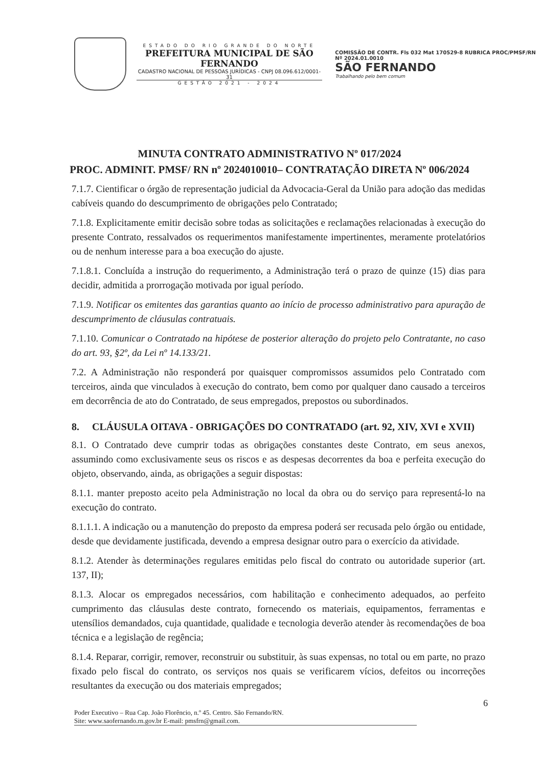ESTADO DO RIO GRANDE DO NORTE
PREFEITURA MUNICIPAL DE SÃO FERNANDO
CADASTRO NACIONAL DE PESSOAS JURÍDICAS - CNPJ 08.096.612/0001-31
GESTÃO 2021 - 2024
COMISSÃO DE CONTR. Fls 032 Mat 170529-8 RUBRICA PROC/PMSF/RN Nº 2024.01.0010
SÃO FERNANDO
Trabalhando pelo bem comum
MINUTA CONTRATO ADMINISTRATIVO Nº 017/2024
PROC. ADMINIT. PMSF/ RN nº 2024010010– CONTRATAÇÃO DIRETA Nº 006/2024
7.1.7. Cientificar o órgão de representação judicial da Advocacia-Geral da União para adoção das medidas cabíveis quando do descumprimento de obrigações pelo Contratado;
7.1.8. Explicitamente emitir decisão sobre todas as solicitações e reclamações relacionadas à execução do presente Contrato, ressalvados os requerimentos manifestamente impertinentes, meramente protelatórios ou de nenhum interesse para a boa execução do ajuste.
7.1.8.1. Concluída a instrução do requerimento, a Administração terá o prazo de quinze (15) dias para decidir, admitida a prorrogação motivada por igual período.
7.1.9. Notificar os emitentes das garantias quanto ao início de processo administrativo para apuração de descumprimento de cláusulas contratuais.
7.1.10. Comunicar o Contratado na hipótese de posterior alteração do projeto pelo Contratante, no caso do art. 93, §2º, da Lei nº 14.133/21.
7.2. A Administração não responderá por quaisquer compromissos assumidos pelo Contratado com terceiros, ainda que vinculados à execução do contrato, bem como por qualquer dano causado a terceiros em decorrência de ato do Contratado, de seus empregados, prepostos ou subordinados.
8. CLÁUSULA OITAVA - OBRIGAÇÕES DO CONTRATADO (art. 92, XIV, XVI e XVII)
8.1. O Contratado deve cumprir todas as obrigações constantes deste Contrato, em seus anexos, assumindo como exclusivamente seus os riscos e as despesas decorrentes da boa e perfeita execução do objeto, observando, ainda, as obrigações a seguir dispostas:
8.1.1. manter preposto aceito pela Administração no local da obra ou do serviço para representá-lo na execução do contrato.
8.1.1.1. A indicação ou a manutenção do preposto da empresa poderá ser recusada pelo órgão ou entidade, desde que devidamente justificada, devendo a empresa designar outro para o exercício da atividade.
8.1.2. Atender às determinações regulares emitidas pelo fiscal do contrato ou autoridade superior (art. 137, II);
8.1.3. Alocar os empregados necessários, com habilitação e conhecimento adequados, ao perfeito cumprimento das cláusulas deste contrato, fornecendo os materiais, equipamentos, ferramentas e utensílios demandados, cuja quantidade, qualidade e tecnologia deverão atender às recomendações de boa técnica e a legislação de regência;
8.1.4. Reparar, corrigir, remover, reconstruir ou substituir, às suas expensas, no total ou em parte, no prazo fixado pelo fiscal do contrato, os serviços nos quais se verificarem vícios, defeitos ou incorreções resultantes da execução ou dos materiais empregados;
6
Poder Executivo – Rua Cap. João Florêncio, n.º 45. Centro. São Fernando/RN.
Site: www.saofernando.rn.gov.br E-mail: pmsfrn@gmail.com.